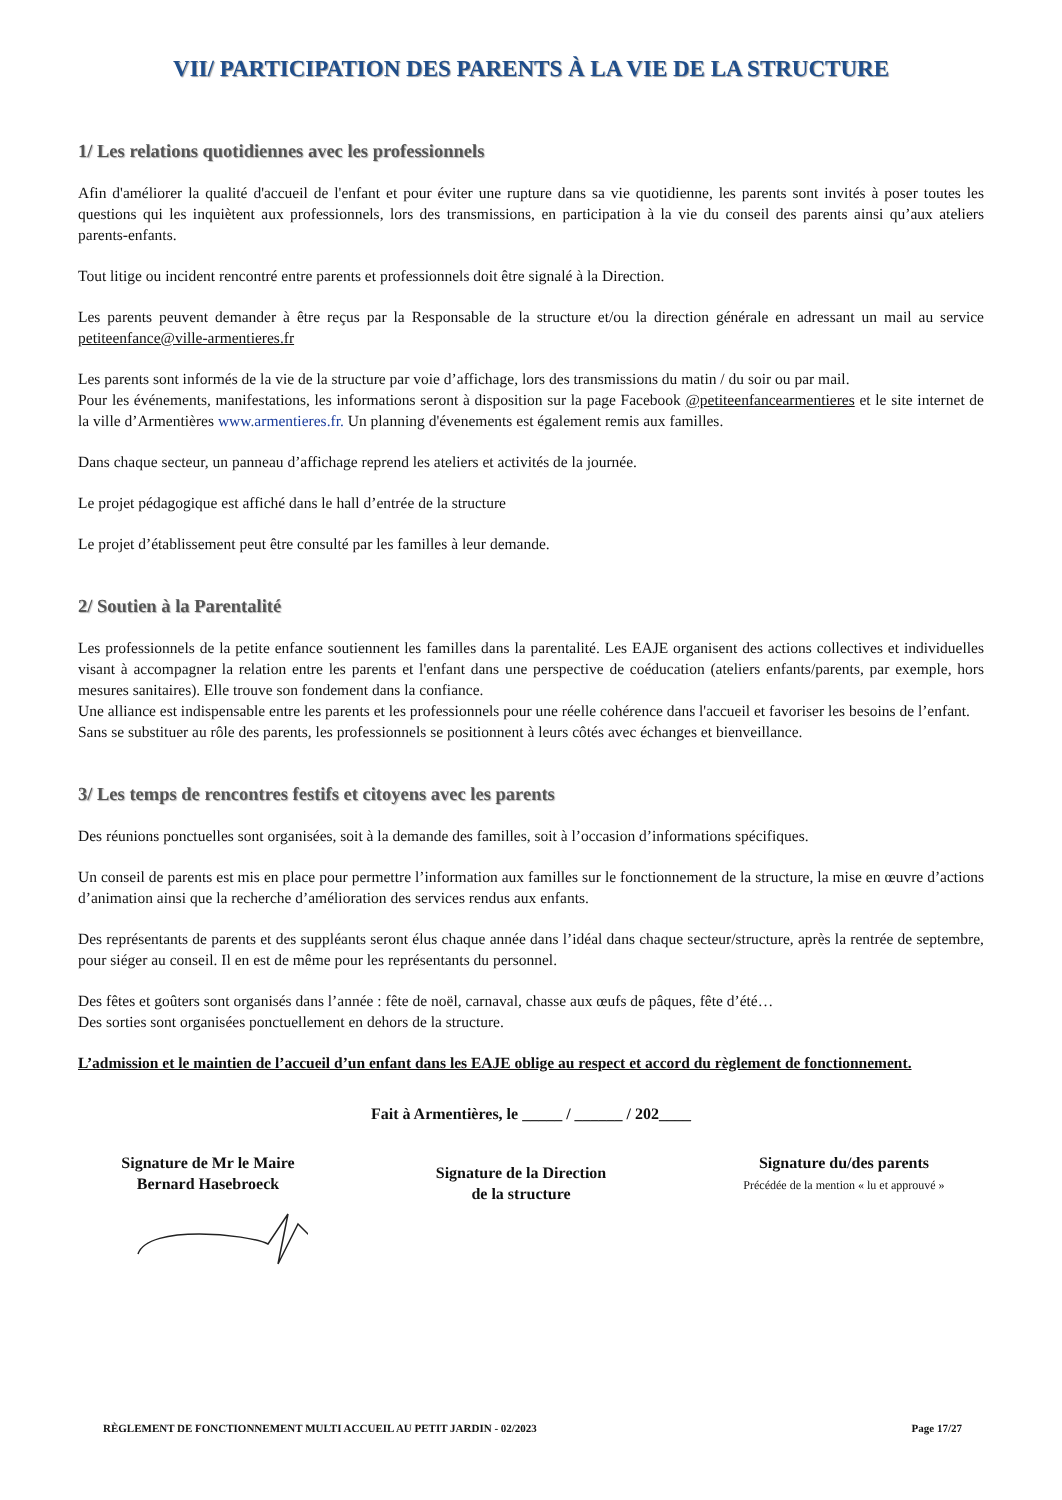VII/ PARTICIPATION DES PARENTS À LA VIE DE LA STRUCTURE
1/ Les relations quotidiennes avec les professionnels
Afin d'améliorer la qualité d'accueil de l'enfant et pour éviter une rupture dans sa vie quotidienne, les parents sont invités à poser toutes les questions qui les inquiètent aux professionnels, lors des transmissions, en participation à la vie du conseil des parents ainsi qu’aux ateliers parents-enfants.
Tout litige ou incident rencontré entre parents et professionnels doit être signalé à la Direction.
Les parents peuvent demander à être reçus par la Responsable de la structure et/ou la direction générale en adressant un mail au service petiteenfance@ville-armentieres.fr
Les parents sont informés de la vie de la structure par voie d’affichage, lors des transmissions du matin / du soir ou par mail.
Pour les événements, manifestations, les informations seront à disposition sur la page Facebook @petiteenfancearmentieres et le site internet de la ville d’Armentières www.armentieres.fr. Un planning d'évenements est également remis aux familles.
Dans chaque secteur, un panneau d’affichage reprend les ateliers et activités de la journée.
Le projet pédagogique est affiché dans le hall d’entrée de la structure
Le projet d’établissement peut être consulté par les familles à leur demande.
2/ Soutien à la Parentalité
Les professionnels de la petite enfance soutiennent les familles dans la parentalité. Les EAJE organisent des actions collectives et individuelles visant à accompagner la relation entre les parents et l'enfant dans une perspective de coéducation (ateliers enfants/parents, par exemple, hors mesures sanitaires). Elle trouve son fondement dans la confiance.
Une alliance est indispensable entre les parents et les professionnels pour une réelle cohérence dans l'accueil et favoriser les besoins de l’enfant.
Sans se substituer au rôle des parents, les professionnels se positionnent à leurs côtés avec échanges et bienveillance.
3/ Les temps de rencontres festifs et citoyens avec les parents
Des réunions ponctuelles sont organisées, soit à la demande des familles, soit à l’occasion d’informations spécifiques.
Un conseil de parents est mis en place pour permettre l’information aux familles sur le fonctionnement de la structure, la mise en œuvre d’actions d’animation ainsi que la recherche d’amélioration des services rendus aux enfants.
Des représentants de parents et des suppléants seront élus chaque année dans l’idéal dans chaque secteur/structure, après la rentrée de septembre, pour siéger au conseil. Il en est de même pour les représentants du personnel.
Des fêtes et goûters sont organisés dans l’année : fête de noël, carnaval, chasse aux œufs de pâques, fête d’été…
Des sorties sont organisées ponctuellement en dehors de la structure.
L’admission et le maintien de l’accueil d’un enfant dans les EAJE oblige au respect et accord du règlement de fonctionnement.
Fait à Armentières, le _____ / ______ / 202____
Signature de Mr le Maire
Bernard Hasebroeck
Signature de la Direction
de la structure
Signature du/des parents
Précédée de la mention « lu et approuvé »
RÈGLEMENT DE FONCTIONNEMENT MULTI ACCUEIL AU PETIT JARDIN - 02/2023 Page 17/27